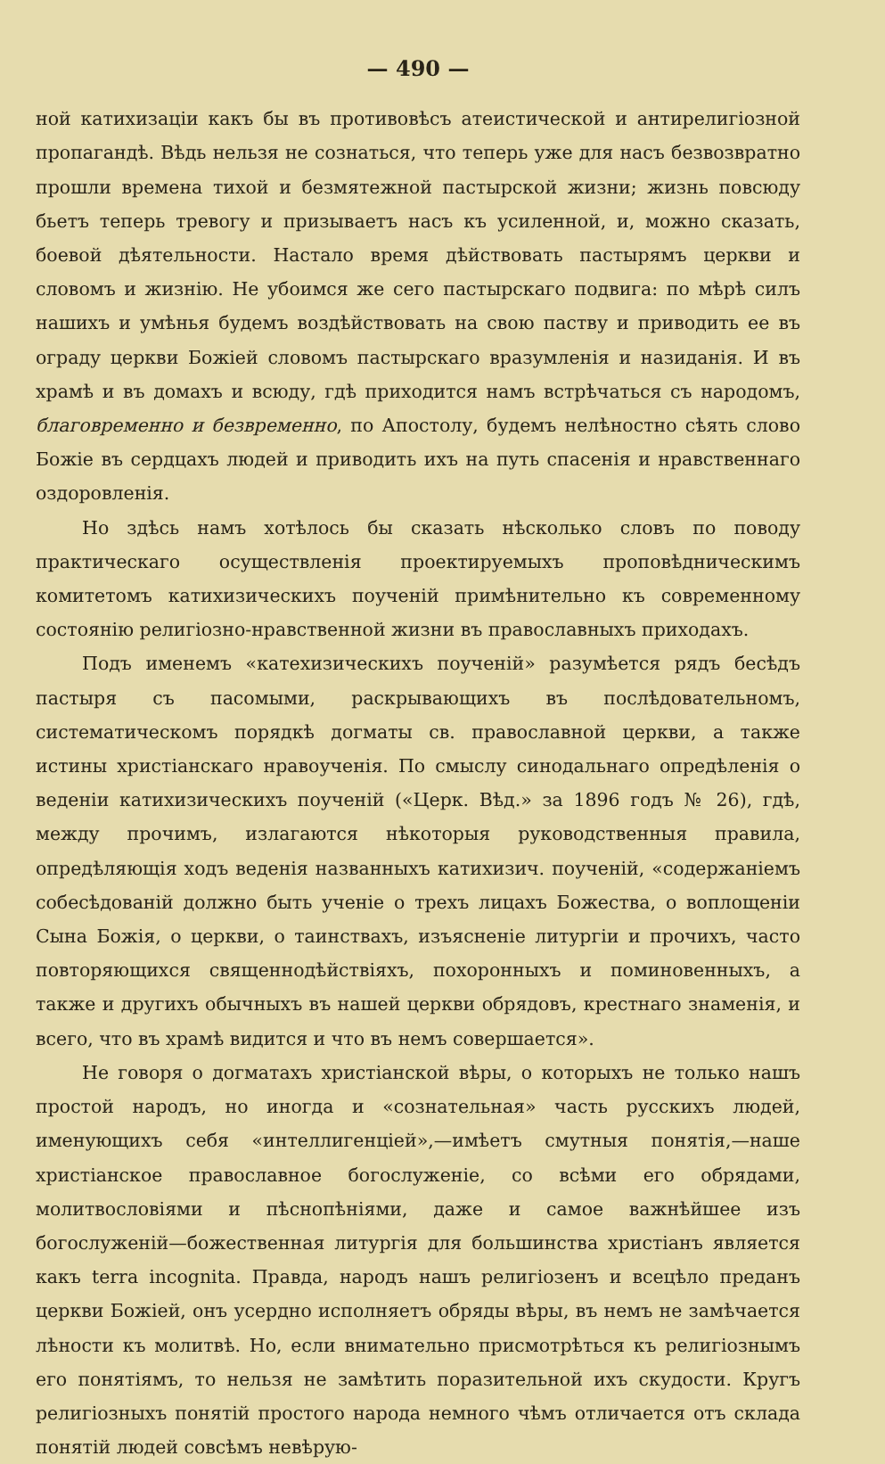— 490 —
ной катихизаціи какъ бы въ противовѣсъ атеистической и антирелигіозной пропагандѣ. Вѣдь нельзя не сознаться, что теперь уже для насъ безвозвратно прошли времена тихой и безмятежной пастырской жизни; жизнь повсюду бьетъ теперь тревогу и призываетъ насъ къ усиленной, и, можно сказать, боевой дѣятельности. Настало время дѣйствовать пастырямъ церкви и словомъ и жизнію. Не убоимся же сего пастырскаго подвига: по мѣрѣ силъ нашихъ и умѣнья будемъ воздѣйствовать на свою паству и приводить ее въ ограду церкви Божіей словомъ пастырскаго вразумленія и назиданія. И въ храмѣ и въ домахъ и всюду, гдѣ приходится намъ встрѣчаться съ народомъ, благовременно и безвременно, по Апостолу, будемъ нелѣностно сѣять слово Божіе въ сердцахъ людей и приводить ихъ на путь спасенія и нравственнаго оздоровленія.
Но здѣсь намъ хотѣлось бы сказать нѣсколько словъ по поводу практическаго осуществленія проектируемыхъ проповѣдническимъ комитетомъ катихизическихъ поученій примѣнительно къ современному состоянію религіозно-нравственной жизни въ православныхъ приходахъ.
Подъ именемъ «катехизическихъ поученій» разумѣется рядъ бесѣдъ пастыря съ пасомыми, раскрывающихъ въ послѣдовательномъ, систематическомъ порядкѣ догматы св. православной церкви, а также истины христіанскаго нравоученія. По смыслу синодальнаго опредѣленія о веденіи катихизическихъ поученій («Церк. Вѣд.» за 1896 годъ № 26), гдѣ, между прочимъ, излагаются нѣкоторыя руководственныя правила, опредѣляющія ходъ веденія названныхъ катихизич. поученій, «содержаніемъ собесѣдованій должно быть ученіе о трехъ лицахъ Божества, о воплощеніи Сына Божія, о церкви, о таинствахъ, изъясненіе литургіи и прочихъ, часто повторяющихся священнодѣйствіяхъ, похоронныхъ и поминовенныхъ, а также и другихъ обычныхъ въ нашей церкви обрядовъ, крестнаго знаменія, и всего, что въ храмѣ видится и что въ немъ совершается».
Не говоря о догматахъ христіанской вѣры, о которыхъ не только нашъ простой народъ, но иногда и «сознательная» часть русскихъ людей, именующихъ себя «интеллигенціей»,—имѣетъ смутныя понятія,—наше христіанское православное богослуженіе, со всѣми его обрядами, молитвословіями и пѣснопѣніями, даже и самое важнѣйшее изъ богослуженій—божественная литургія для большинства христіанъ является какъ terra incognita. Правда, народъ нашъ религіозенъ и всецѣло преданъ церкви Божіей, онъ усердно исполняетъ обряды вѣры, въ немъ не замѣчается лѣности къ молитвѣ. Но, если внимательно присмотрѣться къ религіознымъ его понятіямъ, то нельзя не замѣтить поразительной ихъ скудости. Кругъ религіозныхъ понятій простого народа немного чѣмъ отличается отъ склада понятій людей совсѣмъ невѣрую-